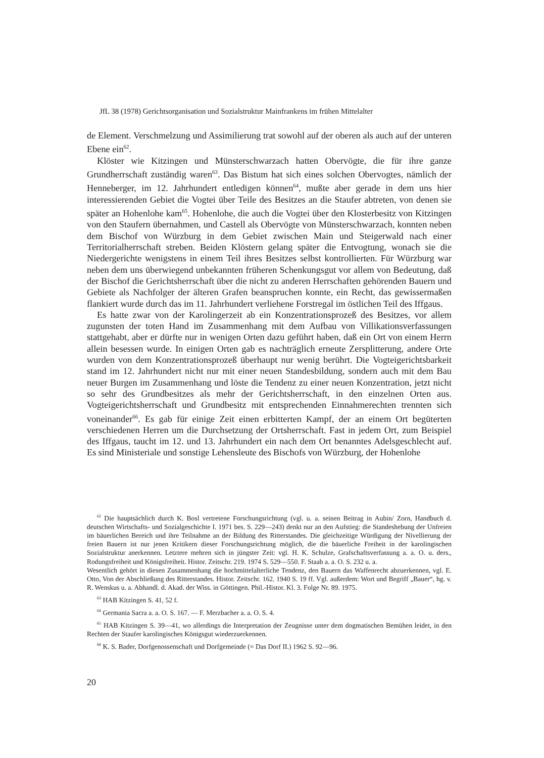JfL 38 (1978) Gerichtsorganisation und Sozialstruktur Mainfrankens im frühen Mittelalter
de Element. Verschmelzung und Assimilierung trat sowohl auf der oberen als auch auf der unteren Ebene ein<sup>62</sup>.
Klöster wie Kitzingen und Münsterschwarzach hatten Obervögte, die für ihre ganze Grundherrschaft zuständig waren<sup>63</sup>. Das Bistum hat sich eines solchen Obervogtes, nämlich der Henneberger, im 12. Jahrhundert entledigen können<sup>64</sup>, mußte aber gerade in dem uns hier interessierenden Gebiet die Vogtei über Teile des Besitzes an die Staufer abtreten, von denen sie später an Hohenlohe kam<sup>65</sup>. Hohenlohe, die auch die Vogtei über den Klosterbesitz von Kitzingen von den Staufern übernahmen, und Castell als Obervögte von Münsterschwarzach, konnten neben dem Bischof von Würzburg in dem Gebiet zwischen Main und Steigerwald nach einer Territorialherrschaft streben. Beiden Klöstern gelang später die Entvogtung, wonach sie die Niedergerichte wenigstens in einem Teil ihres Besitzes selbst kontrollierten. Für Würzburg war neben dem uns überwiegend unbekannten früheren Schenkungsgut vor allem von Bedeutung, daß der Bischof die Gerichtsherrschaft über die nicht zu anderen Herrschaften gehörenden Bauern und Gebiete als Nachfolger der älteren Grafen beanspruchen konnte, ein Recht, das gewissermaßen flankiert wurde durch das im 11. Jahrhundert verliehene Forstregal im östlichen Teil des Iffgaus.
Es hatte zwar von der Karolingerzeit ab ein Konzentrationsprozeß des Besitzes, vor allem zugunsten der toten Hand im Zusammenhang mit dem Aufbau von Villikationsverfassungen stattgehabt, aber er dürfte nur in wenigen Orten dazu geführt haben, daß ein Ort von einem Herrn allein besessen wurde. In einigen Orten gab es nachträglich erneute Zersplitterung, andere Orte wurden von dem Konzentrationsprozeß überhaupt nur wenig berührt. Die Vogteigerichtsbarkeit stand im 12. Jahrhundert nicht nur mit einer neuen Standesbildung, sondern auch mit dem Bau neuer Burgen im Zusammenhang und löste die Tendenz zu einer neuen Konzentration, jetzt nicht so sehr des Grundbesitzes als mehr der Gerichtsherrschaft, in den einzelnen Orten aus. Vogteigerichtsherrschaft und Grundbesitz mit entsprechenden Einnahmerechten trennten sich voneinander<sup>66</sup>. Es gab für einige Zeit einen erbitterten Kampf, der an einem Ort begüterten verschiedenen Herren um die Durchsetzung der Ortsherrschaft. Fast in jedem Ort, zum Beispiel des Iffgaus, taucht im 12. und 13. Jahrhundert ein nach dem Ort benanntes Adelsgeschlecht auf. Es sind Ministeriale und sonstige Lehensleute des Bischofs von Würzburg, der Hohenlohe
<sup>62</sup> Die hauptsächlich durch K. Bosl vertretene Forschungsrichtung (vgl. u. a. seinen Beitrag in Aubin/ Zorn, Handbuch d. deutschen Wirtschafts- und Sozialgeschichte I. 1971 bes. S. 229—243) denkt nur an den Aufstieg: die Standeshebung der Unfreien im bäuerlichen Bereich und ihre Teilnahme an der Bildung des Ritterstandes. Die gleichzeitige Würdigung der Nivellierung der freien Bauern ist nur jenen Kritikern dieser Forschungsrichtung möglich, die die bäuerliche Freiheit in der karolingischen Sozialstruktur anerkennen. Letztere mehren sich in jüngster Zeit: vgl. H. K. Schulze, Grafschaftsverfassung a. a. O. u. ders., Rodungsfreiheit und Königsfreiheit. Histor. Zeitschr. 219. 1974 S. 529—550. F. Staab a. a. O. S. 232 u. a.
Wesentlich gehört in diesen Zusammenhang die hochmittelalterliche Tendenz, den Bauern das Waffenrecht abzuerkennen, vgl. E. Otto, Von der Abschließung des Ritterstandes. Histor. Zeitschr. 162. 1940 S. 19 ff. Vgl. außerdem: Wort und Begriff „Bauer“, hg. v. R. Wenskus u. a. Abhandl. d. Akad. der Wiss. in Göttingen. Phil.-Histor. Kl. 3. Folge Nr. 89. 1975.
<sup>63</sup> HAB Kitzingen S. 41, 52 f.
<sup>64</sup> Germania Sacra a. a. O. S. 167. — F. Merzbacher a. a. O. S. 4.
<sup>65</sup> HAB Kitzingen S. 39—41, wo allerdings die Interpretation der Zeugnisse unter dem dogmatischen Bemühen leidet, in den Rechten der Staufer karolingisches Königsgut wiederzuerkennen.
<sup>66</sup> K. S. Bader, Dorfgenossenschaft und Dorfgemeinde (= Das Dorf II.) 1962 S. 92—96.
20